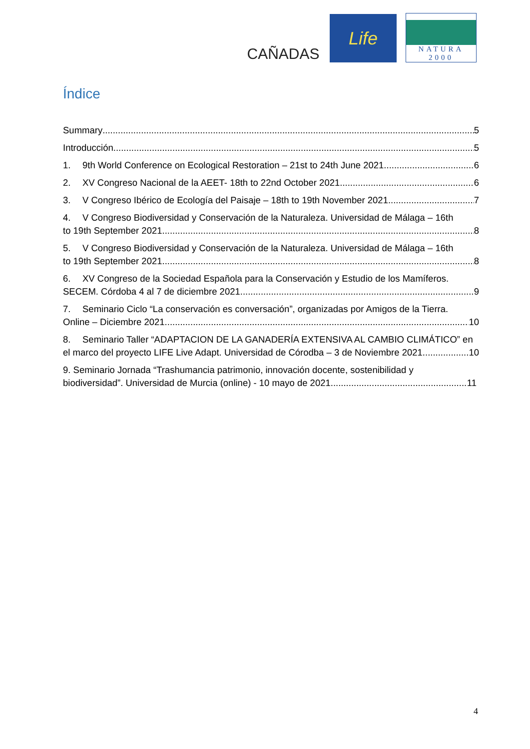CAÑADAS
Life
NATURA 2000
Índice
Summary 5
Introducción 5
1. 9th World Conference on Ecological Restoration – 21st to 24th June 2021 6
2. XV Congreso Nacional de la AEET- 18th to 22nd October 2021 6
3. V Congreso Ibérico de Ecología del Paisaje – 18th to 19th November 2021 7
4. V Congreso Biodiversidad y Conservación de la Naturaleza. Universidad de Málaga – 16th
to 19th September 2021 8
5. V Congreso Biodiversidad y Conservación de la Naturaleza. Universidad de Málaga – 16th
to 19th September 2021 8
6. XV Congreso de la Sociedad Española para la Conservación y Estudio de los Mamíferos.
SECEM. Córdoba 4 al 7 de diciembre 2021. 9
7. Seminario Ciclo “La conservación es conversación”, organizadas por Amigos de la Tierra.
Online – Diciembre 2021 10
8. Seminario Taller “ADAPTACION DE LA GANADERÍA EXTENSIVA AL CAMBIO CLIMÁTICO” en
el marco del proyecto LIFE Live Adapt. Universidad de Córodba – 3 de Noviembre 2021 10
9. Seminario Jornada “Trashumancia patrimonio, innovación docente, sostenibilidad y
biodiversidad”. Universidad de Murcia (online) - 10 mayo de 2021 11
4